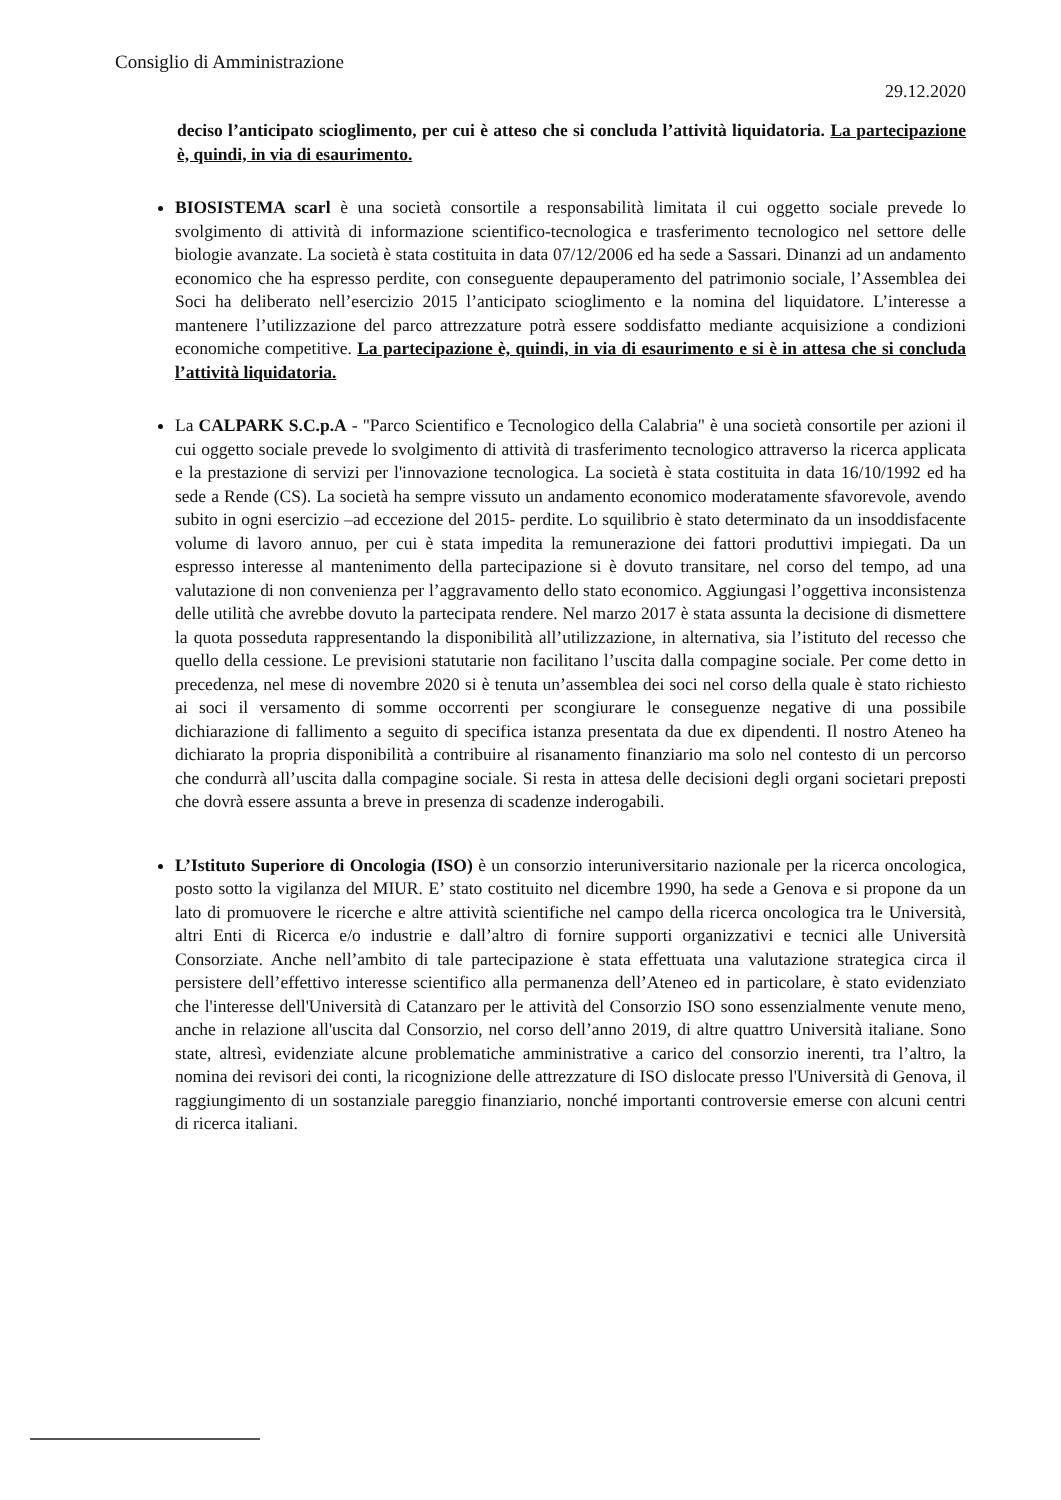Consiglio di Amministrazione
29.12.2020
deciso l’anticipato scioglimento, per cui è atteso che si concluda l’attività liquidatoria. La partecipazione è, quindi, in via di esaurimento.
BIOSISTEMA scarl è una società consortile a responsabilità limitata il cui oggetto sociale prevede lo svolgimento di attività di informazione scientifico-tecnologica e trasferimento tecnologico nel settore delle biologie avanzate. La società è stata costituita in data 07/12/2006 ed ha sede a Sassari. Dinanzi ad un andamento economico che ha espresso perdite, con conseguente depauperamento del patrimonio sociale, l’Assemblea dei Soci ha deliberato nell’esercizio 2015 l’anticipato scioglimento e la nomina del liquidatore. L’interesse a mantenere l’utilizzazione del parco attrezzature potrà essere soddisfatto mediante acquisizione a condizioni economiche competitive. La partecipazione è, quindi, in via di esaurimento e si è in attesa che si concluda l’attività liquidatoria.
La CALPARK S.C.p.A - "Parco Scientifico e Tecnologico della Calabria" è una società consortile per azioni il cui oggetto sociale prevede lo svolgimento di attività di trasferimento tecnologico attraverso la ricerca applicata e la prestazione di servizi per l'innovazione tecnologica. La società è stata costituita in data 16/10/1992 ed ha sede a Rende (CS). La società ha sempre vissuto un andamento economico moderatamente sfavorevole, avendo subito in ogni esercizio –ad eccezione del 2015- perdite. Lo squilibrio è stato determinato da un insoddisfacente volume di lavoro annuo, per cui è stata impedita la remunerazione dei fattori produttivi impiegati. Da un espresso interesse al mantenimento della partecipazione si è dovuto transitare, nel corso del tempo, ad una valutazione di non convenienza per l’aggravamento dello stato economico. Aggiungasi l’oggettiva inconsistenza delle utilità che avrebbe dovuto la partecipata rendere. Nel marzo 2017 è stata assunta la decisione di dismettere la quota posseduta rappresentando la disponibilità all’utilizzazione, in alternativa, sia l’istituto del recesso che quello della cessione. Le previsioni statutarie non facilitano l’uscita dalla compagine sociale. Per come detto in precedenza, nel mese di novembre 2020 si è tenuta un’assemblea dei soci nel corso della quale è stato richiesto ai soci il versamento di somme occorrenti per scongiurare le conseguenze negative di una possibile dichiarazione di fallimento a seguito di specifica istanza presentata da due ex dipendenti. Il nostro Ateneo ha dichiarato la propria disponibilità a contribuire al risanamento finanziario ma solo nel contesto di un percorso che condurrà all’uscita dalla compagine sociale. Si resta in attesa delle decisioni degli organi societari preposti che dovrà essere assunta a breve in presenza di scadenze inderogabili.
L’Istituto Superiore di Oncologia (ISO) è un consorzio interuniversitario nazionale per la ricerca oncologica, posto sotto la vigilanza del MIUR. E’ stato costituito nel dicembre 1990, ha sede a Genova e si propone da un lato di promuovere le ricerche e altre attività scientifiche nel campo della ricerca oncologica tra le Università, altri Enti di Ricerca e/o industrie e dall’altro di fornire supporti organizzativi e tecnici alle Università Consorziate. Anche nell’ambito di tale partecipazione è stata effettuata una valutazione strategica circa il persistere dell’effettivo interesse scientifico alla permanenza dell’Ateneo ed in particolare, è stato evidenziato che l'interesse dell'Università di Catanzaro per le attività del Consorzio ISO sono essenzialmente venute meno, anche in relazione all'uscita dal Consorzio, nel corso dell’anno 2019, di altre quattro Università italiane. Sono state, altresì, evidenziate alcune problematiche amministrative a carico del consorzio inerenti, tra l’altro, la nomina dei revisori dei conti, la ricognizione delle attrezzature di ISO dislocate presso l'Università di Genova, il raggiungimento di un sostanziale pareggio finanziario, nonché importanti controversie emerse con alcuni centri di ricerca italiani.